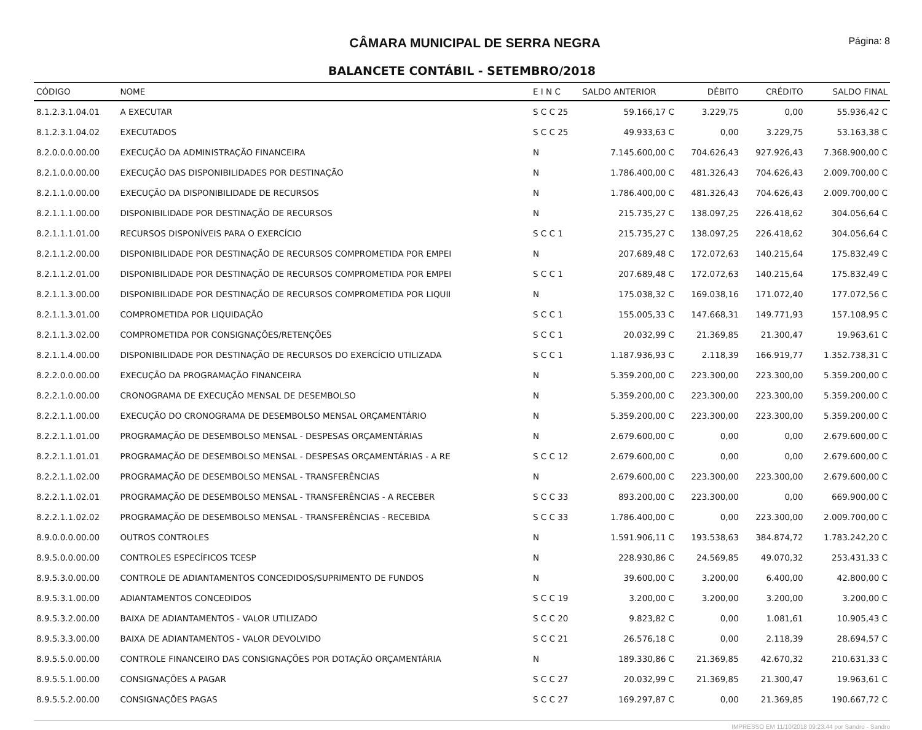CÂMARA MUNICIPAL DE SERRA NEGRA
Página: 8
BALANCETE CONTÁBIL - SETEMBRO/2018
| CÓDIGO | NOME | E I N C | SALDO ANTERIOR | DÉBITO | CRÉDITO | SALDO FINAL |
| --- | --- | --- | --- | --- | --- | --- |
| 8.1.2.3.1.04.01 | A EXECUTAR | S C C 25 | 59.166,17 C | 3.229,75 | 0,00 | 55.936,42 C |
| 8.1.2.3.1.04.02 | EXECUTADOS | S C C 25 | 49.933,63 C | 0,00 | 3.229,75 | 53.163,38 C |
| 8.2.0.0.0.00.00 | EXECUÇÃO DA ADMINISTRAÇÃO FINANCEIRA | N | 7.145.600,00 C | 704.626,43 | 927.926,43 | 7.368.900,00 C |
| 8.2.1.0.0.00.00 | EXECUÇÃO DAS DISPONIBILIDADES POR DESTINAÇÃO | N | 1.786.400,00 C | 481.326,43 | 704.626,43 | 2.009.700,00 C |
| 8.2.1.1.0.00.00 | EXECUÇÃO DA DISPONIBILIDADE DE RECURSOS | N | 1.786.400,00 C | 481.326,43 | 704.626,43 | 2.009.700,00 C |
| 8.2.1.1.1.00.00 | DISPONIBILIDADE POR DESTINAÇÃO DE RECURSOS | N | 215.735,27 C | 138.097,25 | 226.418,62 | 304.056,64 C |
| 8.2.1.1.1.01.00 | RECURSOS DISPONÍVEIS PARA O EXERCÍCIO | S C C 1 | 215.735,27 C | 138.097,25 | 226.418,62 | 304.056,64 C |
| 8.2.1.1.2.00.00 | DISPONIBILIDADE POR DESTINAÇÃO DE RECURSOS COMPROMETIDA POR EMPEI | N | 207.689,48 C | 172.072,63 | 140.215,64 | 175.832,49 C |
| 8.2.1.1.2.01.00 | DISPONIBILIDADE POR DESTINAÇÃO DE RECURSOS COMPROMETIDA POR EMPEI | S C C 1 | 207.689,48 C | 172.072,63 | 140.215,64 | 175.832,49 C |
| 8.2.1.1.3.00.00 | DISPONIBILIDADE POR DESTINAÇÃO DE RECURSOS COMPROMETIDA POR LIQUII | N | 175.038,32 C | 169.038,16 | 171.072,40 | 177.072,56 C |
| 8.2.1.1.3.01.00 | COMPROMETIDA POR LIQUIDAÇÃO | S C C 1 | 155.005,33 C | 147.668,31 | 149.771,93 | 157.108,95 C |
| 8.2.1.1.3.02.00 | COMPROMETIDA POR CONSIGNAÇÕES/RETENÇÕES | S C C 1 | 20.032,99 C | 21.369,85 | 21.300,47 | 19.963,61 C |
| 8.2.1.1.4.00.00 | DISPONIBILIDADE POR DESTINAÇÃO DE RECURSOS DO EXERCÍCIO UTILIZADA | S C C 1 | 1.187.936,93 C | 2.118,39 | 166.919,77 | 1.352.738,31 C |
| 8.2.2.0.0.00.00 | EXECUÇÃO DA PROGRAMAÇÃO FINANCEIRA | N | 5.359.200,00 C | 223.300,00 | 223.300,00 | 5.359.200,00 C |
| 8.2.2.1.0.00.00 | CRONOGRAMA DE EXECUÇÃO MENSAL DE DESEMBOLSO | N | 5.359.200,00 C | 223.300,00 | 223.300,00 | 5.359.200,00 C |
| 8.2.2.1.1.00.00 | EXECUÇÃO DO CRONOGRAMA DE DESEMBOLSO MENSAL ORÇAMENTÁRIO | N | 5.359.200,00 C | 223.300,00 | 223.300,00 | 5.359.200,00 C |
| 8.2.2.1.1.01.00 | PROGRAMAÇÃO DE DESEMBOLSO MENSAL - DESPESAS ORÇAMENTÁRIAS | N | 2.679.600,00 C | 0,00 | 0,00 | 2.679.600,00 C |
| 8.2.2.1.1.01.01 | PROGRAMAÇÃO DE DESEMBOLSO MENSAL - DESPESAS ORÇAMENTÁRIAS - A RE | S C C 12 | 2.679.600,00 C | 0,00 | 0,00 | 2.679.600,00 C |
| 8.2.2.1.1.02.00 | PROGRAMAÇÃO DE DESEMBOLSO MENSAL - TRANSFERÊNCIAS | N | 2.679.600,00 C | 223.300,00 | 223.300,00 | 2.679.600,00 C |
| 8.2.2.1.1.02.01 | PROGRAMAÇÃO DE DESEMBOLSO MENSAL - TRANSFERÊNCIAS - A RECEBER | S C C 33 | 893.200,00 C | 223.300,00 | 0,00 | 669.900,00 C |
| 8.2.2.1.1.02.02 | PROGRAMAÇÃO DE DESEMBOLSO MENSAL - TRANSFERÊNCIAS - RECEBIDA | S C C 33 | 1.786.400,00 C | 0,00 | 223.300,00 | 2.009.700,00 C |
| 8.9.0.0.0.00.00 | OUTROS CONTROLES | N | 1.591.906,11 C | 193.538,63 | 384.874,72 | 1.783.242,20 C |
| 8.9.5.0.0.00.00 | CONTROLES ESPECÍFICOS TCESP | N | 228.930,86 C | 24.569,85 | 49.070,32 | 253.431,33 C |
| 8.9.5.3.0.00.00 | CONTROLE DE ADIANTAMENTOS CONCEDIDOS/SUPRIMENTO DE FUNDOS | N | 39.600,00 C | 3.200,00 | 6.400,00 | 42.800,00 C |
| 8.9.5.3.1.00.00 | ADIANTAMENTOS CONCEDIDOS | S C C 19 | 3.200,00 C | 3.200,00 | 3.200,00 | 3.200,00 C |
| 8.9.5.3.2.00.00 | BAIXA DE ADIANTAMENTOS - VALOR UTILIZADO | S C C 20 | 9.823,82 C | 0,00 | 1.081,61 | 10.905,43 C |
| 8.9.5.3.3.00.00 | BAIXA DE ADIANTAMENTOS - VALOR DEVOLVIDO | S C C 21 | 26.576,18 C | 0,00 | 2.118,39 | 28.694,57 C |
| 8.9.5.5.0.00.00 | CONTROLE FINANCEIRO DAS CONSIGNAÇÕES POR DOTAÇÃO ORÇAMENTÁRIA | N | 189.330,86 C | 21.369,85 | 42.670,32 | 210.631,33 C |
| 8.9.5.5.1.00.00 | CONSIGNAÇÕES A PAGAR | S C C 27 | 20.032,99 C | 21.369,85 | 21.300,47 | 19.963,61 C |
| 8.9.5.5.2.00.00 | CONSIGNAÇÕES PAGAS | S C C 27 | 169.297,87 C | 0,00 | 21.369,85 | 190.667,72 C |
IMPRESSO EM 11/10/2018 09:23:44 por Sandro - Sandro